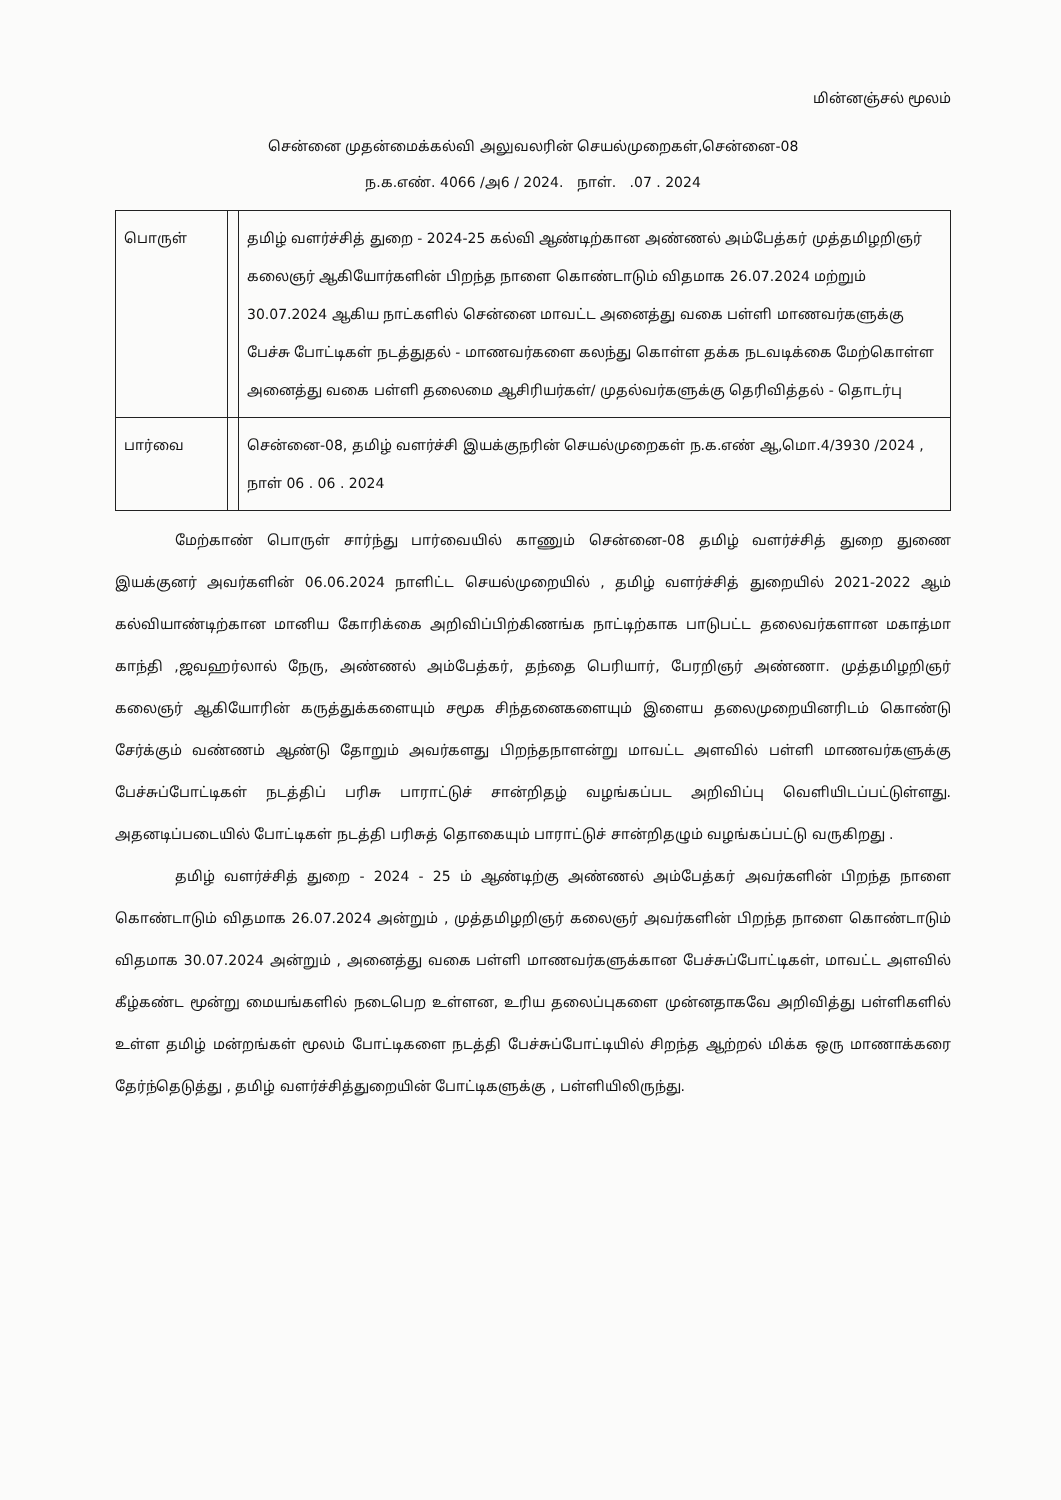மின்னஞ்சல் மூலம்
சென்னை முதன்மைக்கல்வி அலுவலரின் செயல்முறைகள்,சென்னை-08
ந.க.எண். 4066 /அ6 / 2024. நாள். .07 . 2024
| பொருள் | | தமிழ் வளர்ச்சித் துறை - 2024-25 கல்வி ஆண்டிற்கான அண்ணல் அம்பேத்கர் முத்தமிழறிஞர் கலைஞர் ஆகியோர்களின் பிறந்த நாளை கொண்டாடும் விதமாக 26.07.2024 மற்றும் 30.07.2024 ஆகிய நாட்களில் சென்னை மாவட்ட அனைத்து வகை பள்ளி மாணவர்களுக்கு பேச்சு போட்டிகள் நடத்துதல் - மாணவர்களை கலந்து கொள்ள தக்க நடவடிக்கை மேற்கொள்ள அனைத்து வகை பள்ளி தலைமை ஆசிரியர்கள்/ முதல்வர்களுக்கு தெரிவித்தல் - தொடர்பு |
| பார்வை | | சென்னை-08, தமிழ் வளர்ச்சி இயக்குநரின் செயல்முறைகள் ந.க.எண் ஆ,மொ.4/3930 /2024 , நாள் 06 . 06 . 2024 |
மேற்காண் பொருள் சார்ந்து பார்வையில் காணும் சென்னை-08 தமிழ் வளர்ச்சித் துறை துணை இயக்குனர் அவர்களின் 06.06.2024 நாளிட்ட செயல்முறையில் , தமிழ் வளர்ச்சித் துறையில் 2021-2022 ஆம் கல்வியாண்டிற்கான மானிய கோரிக்கை அறிவிப்பிற்கிணங்க நாட்டிற்காக பாடுபட்ட தலைவர்களான மகாத்மா காந்தி ,ஜவஹர்லால் நேரு, அண்ணல் அம்பேத்கர், தந்தை பெரியார், பேரறிஞர் அண்ணா. முத்தமிழறிஞர் கலைஞர் ஆகியோரின் கருத்துக்களையும் சமூக சிந்தனைகளையும் இளைய தலைமுறையினரிடம் கொண்டு சேர்க்கும் வண்ணம் ஆண்டு தோறும் அவர்களது பிறந்தநாளன்று மாவட்ட அளவில் பள்ளி மாணவர்களுக்கு பேச்சுப்போட்டிகள் நடத்திப் பரிசு பாராட்டுச் சான்றிதழ் வழங்கப்பட அறிவிப்பு வெளியிடப்பட்டுள்ளது. அதனடிப்படையில் போட்டிகள் நடத்தி பரிசுத் தொகையும் பாராட்டுச் சான்றிதழும் வழங்கப்பட்டு வருகிறது .
தமிழ் வளர்ச்சித் துறை - 2024 - 25 ம் ஆண்டிற்கு அண்ணல் அம்பேத்கர் அவர்களின் பிறந்த நாளை கொண்டாடும் விதமாக 26.07.2024 அன்றும் , முத்தமிழறிஞர் கலைஞர் அவர்களின் பிறந்த நாளை கொண்டாடும் விதமாக 30.07.2024 அன்றும் , அனைத்து வகை பள்ளி மாணவர்களுக்கான பேச்சுப்போட்டிகள், மாவட்ட அளவில் கீழ்கண்ட மூன்று மையங்களில் நடைபெற உள்ளன, உரிய தலைப்புகளை முன்னதாகவே அறிவித்து பள்ளிகளில் உள்ள தமிழ் மன்றங்கள் மூலம் போட்டிகளை நடத்தி பேச்சுப்போட்டியில் சிறந்த ஆற்றல் மிக்க ஒரு மாணாக்கரை தேர்ந்தெடுத்து , தமிழ் வளர்ச்சித்துறையின் போட்டிகளுக்கு , பள்ளியிலிருந்து.